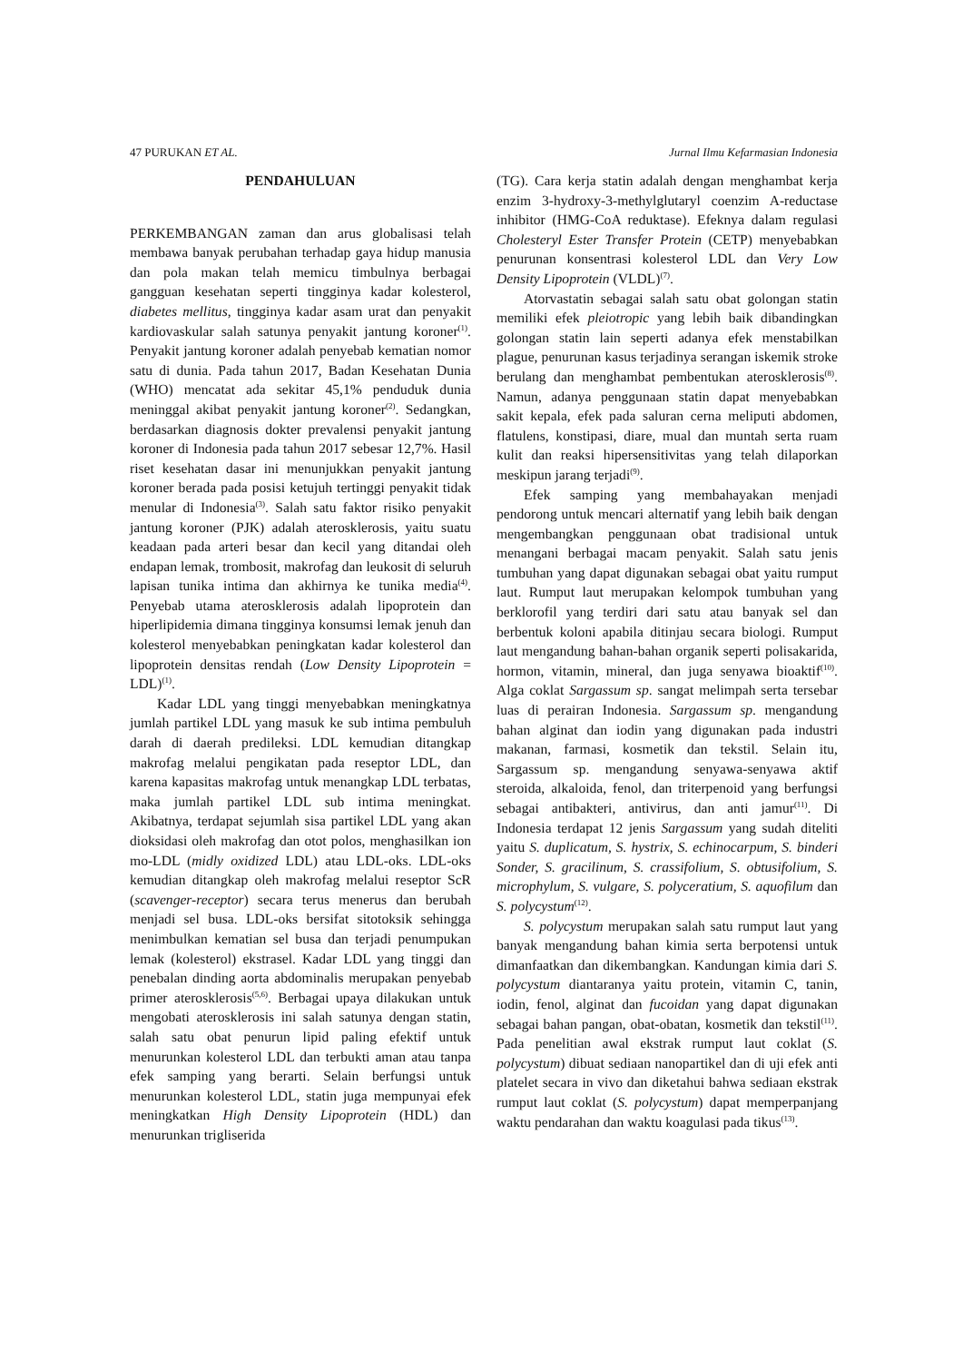47 PURUKAN ET AL. Jurnal Ilmu Kefarmasian Indonesia
PENDAHULUAN
PERKEMBANGAN zaman dan arus globalisasi telah membawa banyak perubahan terhadap gaya hidup manusia dan pola makan telah memicu timbulnya berbagai gangguan kesehatan seperti tingginya kadar kolesterol, diabetes mellitus, tingginya kadar asam urat dan penyakit kardiovaskular salah satunya penyakit jantung koroner<sup>(1)</sup>. Penyakit jantung koroner adalah penyebab kematian nomor satu di dunia. Pada tahun 2017, Badan Kesehatan Dunia (WHO) mencatat ada sekitar 45,1% penduduk dunia meninggal akibat penyakit jantung koroner<sup>(2)</sup>. Sedangkan, berdasarkan diagnosis dokter prevalensi penyakit jantung koroner di Indonesia pada tahun 2017 sebesar 12,7%. Hasil riset kesehatan dasar ini menunjukkan penyakit jantung koroner berada pada posisi ketujuh tertinggi penyakit tidak menular di Indonesia<sup>(3)</sup>. Salah satu faktor risiko penyakit jantung koroner (PJK) adalah aterosklerosis, yaitu suatu keadaan pada arteri besar dan kecil yang ditandai oleh endapan lemak, trombosit, makrofag dan leukosit di seluruh lapisan tunika intima dan akhirnya ke tunika media<sup>(4)</sup>. Penyebab utama aterosklerosis adalah lipoprotein dan hiperlipidemia dimana tingginya konsumsi lemak jenuh dan kolesterol menyebabkan peningkatan kadar kolesterol dan lipoprotein densitas rendah (Low Density Lipoprotein = LDL)<sup>(1)</sup>.
Kadar LDL yang tinggi menyebabkan meningkatnya jumlah partikel LDL yang masuk ke sub intima pembuluh darah di daerah predileksi. LDL kemudian ditangkap makrofag melalui pengikatan pada reseptor LDL, dan karena kapasitas makrofag untuk menangkap LDL terbatas, maka jumlah partikel LDL sub intima meningkat. Akibatnya, terdapat sejumlah sisa partikel LDL yang akan dioksidasi oleh makrofag dan otot polos, menghasilkan ion mo-LDL (midly oxidized LDL) atau LDL-oks. LDL-oks kemudian ditangkap oleh makrofag melalui reseptor ScR (scavenger-receptor) secara terus menerus dan berubah menjadi sel busa. LDL-oks bersifat sitotoksik sehingga menimbulkan kematian sel busa dan terjadi penumpukan lemak (kolesterol) ekstrasel. Kadar LDL yang tinggi dan penebalan dinding aorta abdominalis merupakan penyebab primer aterosklerosis<sup>(5,6)</sup>. Berbagai upaya dilakukan untuk mengobati aterosklerosis ini salah satunya dengan statin, salah satu obat penurun lipid paling efektif untuk menurunkan kolesterol LDL dan terbukti aman atau tanpa efek samping yang berarti. Selain berfungsi untuk menurunkan kolesterol LDL, statin juga mempunyai efek meningkatkan High Density Lipoprotein (HDL) dan menurunkan trigliserida
(TG). Cara kerja statin adalah dengan menghambat kerja enzim 3-hydroxy-3-methylglutaryl coenzim A-reductase inhibitor (HMG-CoA reduktase). Efeknya dalam regulasi Cholesteryl Ester Transfer Protein (CETP) menyebabkan penurunan konsentrasi kolesterol LDL dan Very Low Density Lipoprotein (VLDL)<sup>(7)</sup>.
Atorvastatin sebagai salah satu obat golongan statin memiliki efek pleiotropic yang lebih baik dibandingkan golongan statin lain seperti adanya efek menstabilkan plague, penurunan kasus terjadinya serangan iskemik stroke berulang dan menghambat pembentukan aterosklerosis<sup>(8)</sup>. Namun, adanya penggunaan statin dapat menyebabkan sakit kepala, efek pada saluran cerna meliputi abdomen, flatulens, konstipasi, diare, mual dan muntah serta ruam kulit dan reaksi hipersensitivitas yang telah dilaporkan meskipun jarang terjadi<sup>(9)</sup>.
Efek samping yang membahayakan menjadi pendorong untuk mencari alternatif yang lebih baik dengan mengembangkan penggunaan obat tradisional untuk menangani berbagai macam penyakit. Salah satu jenis tumbuhan yang dapat digunakan sebagai obat yaitu rumput laut. Rumput laut merupakan kelompok tumbuhan yang berklorofil yang terdiri dari satu atau banyak sel dan berbentuk koloni apabila ditinjau secara biologi. Rumput laut mengandung bahan-bahan organik seperti polisakarida, hormon, vitamin, mineral, dan juga senyawa bioaktif<sup>(10)</sup>. Alga coklat Sargassum sp. sangat melimpah serta tersebar luas di perairan Indonesia. Sargassum sp. mengandung bahan alginat dan iodin yang digunakan pada industri makanan, farmasi, kosmetik dan tekstil. Selain itu, Sargassum sp. mengandung senyawa-senyawa aktif steroida, alkaloida, fenol, dan triterpenoid yang berfungsi sebagai antibakteri, antivirus, dan anti jamur<sup>(11)</sup>. Di Indonesia terdapat 12 jenis Sargassum yang sudah diteliti yaitu S. duplicatum, S. hystrix, S. echinocarpum, S. binderi Sonder, S. gracilinum, S. crassifolium, S. obtusifolium, S. microphylum, S. vulgare, S. polyceratium, S. aquofilum dan S. polycystum<sup>(12)</sup>.
S. polycystum merupakan salah satu rumput laut yang banyak mengandung bahan kimia serta berpotensi untuk dimanfaatkan dan dikembangkan. Kandungan kimia dari S. polycystum diantaranya yaitu protein, vitamin C, tanin, iodin, fenol, alginat dan fucoidan yang dapat digunakan sebagai bahan pangan, obat-obatan, kosmetik dan tekstil<sup>(11)</sup>. Pada penelitian awal ekstrak rumput laut coklat (S. polycystum) dibuat sediaan nanopartikel dan di uji efek anti platelet secara in vivo dan diketahui bahwa sediaan ekstrak rumput laut coklat (S. polycystum) dapat memperpanjang waktu pendarahan dan waktu koagulasi pada tikus<sup>(13)</sup>.